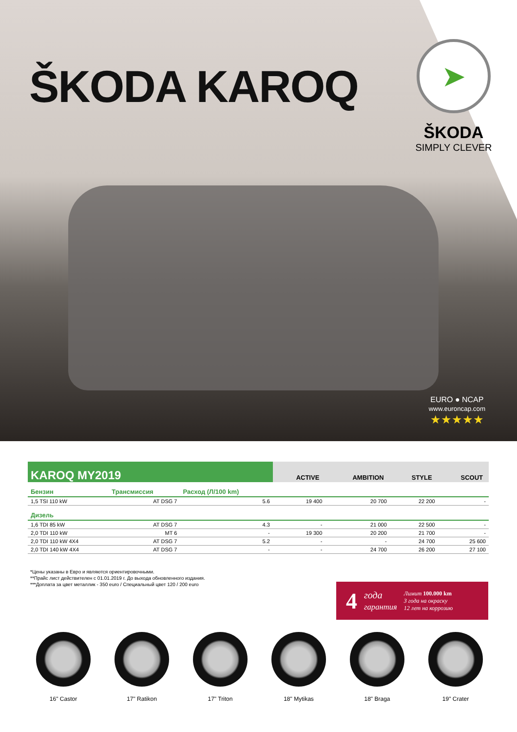ŠKODA KAROQ
➤
ŠKODA
SIMPLY CLEVER
EURO ● NCAP
www.euroncap.com
★★★★★
| KAROQ MY2019 | | | ACTIVE | AMBITION | STYLE | SCOUT |
| --- | --- | --- | --- | --- | --- | --- |
| Бензин | Трансмиссия | Расход (Л/100 km) | | | | |
| 1,5 TSI 110 kW | AT DSG 7 | 5.6 | 19 400 | 20 700 | 22 200 | - |
| Дизель | | | | | | |
| 1,6 TDI 85 kW | AT DSG 7 | 4.3 | - | 21 000 | 22 500 | - |
| 2,0 TDI 110 kW | MT 6 | - | 19 300 | 20 200 | 21 700 | - |
| 2,0 TDI 110 kW 4X4 | AT DSG 7 | 5.2 | - | - | 24 700 | 25 600 |
| 2,0 TDI 140 kW 4X4 | AT DSG 7 | - | - | 24 700 | 26 200 | 27 100 |
*Цены указаны в Евро и являются ориентировочными.
**Прайс лист действителен с 01.01.2019 г. До выхода обновленного издания.
***Доплата за цвет металлик - 350 euro / Специальный цвет 120 / 200 euro
4 года
гарантия Лимит 100.000 km
3 года на окраску
12 лет на коррозию
16" Castor 17" Ratikon 17" Triton 18" Mytikas 18" Braga 19" Crater